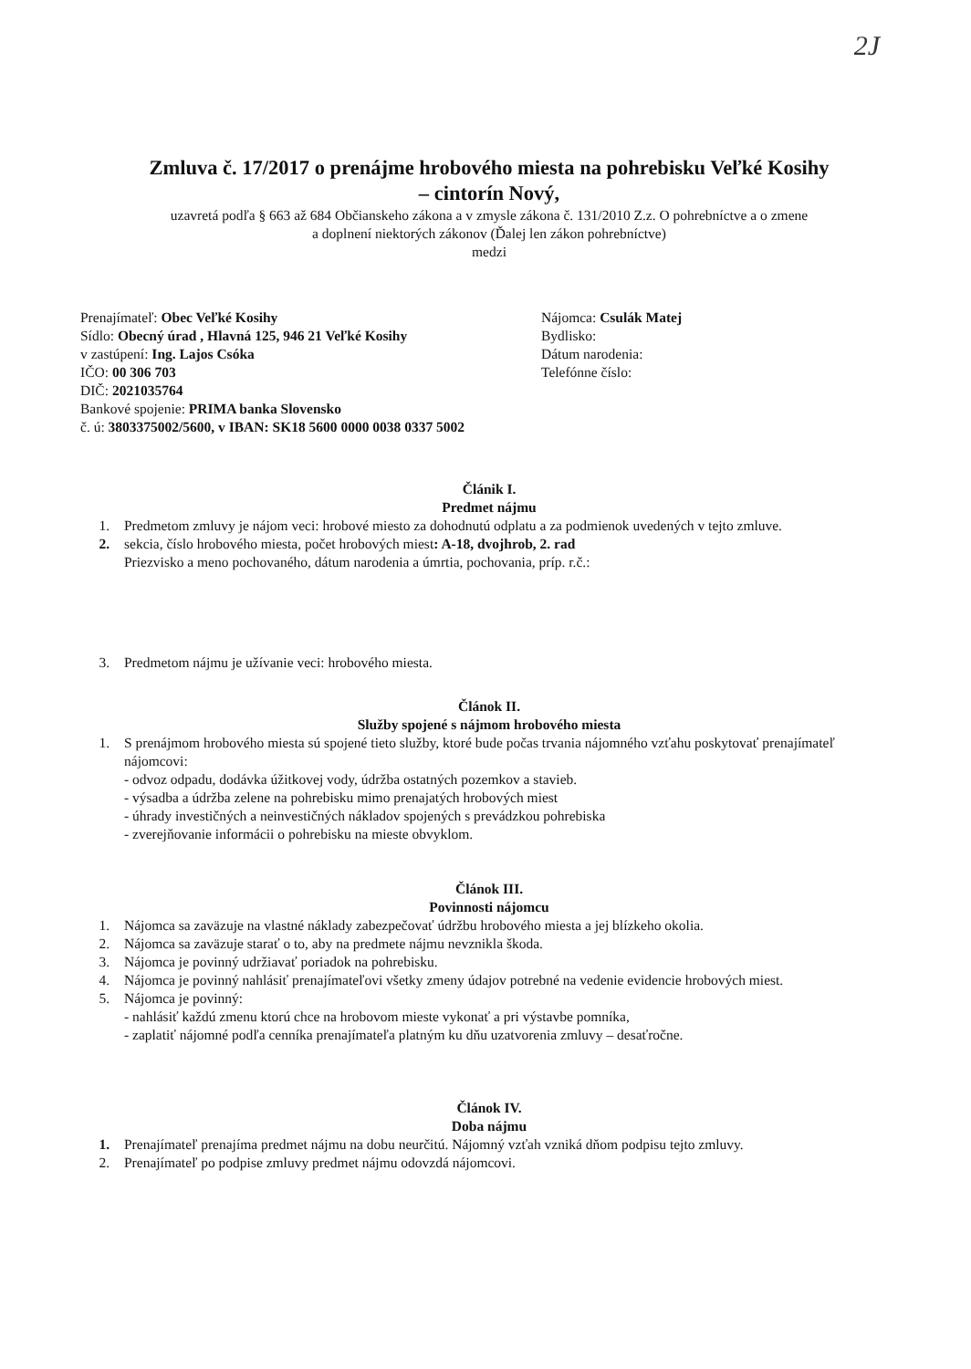2J
Zmluva č. 17/2017 o prenájme hrobového miesta na pohrebisku Veľké Kosihy
– cintorín Nový,
uzavretá podľa § 663 až 684 Občianskeho zákona a v zmysle zákona č. 131/2010 Z.z. O pohrebníctve a o zmene
a doplnení niektorých zákonov (Ďalej len zákon pohrebníctve)
medzi
Prenajímateľ: Obec Veľké Kosihy
Sídlo: Obecný úrad , Hlavná 125, 946 21 Veľké Kosihy
v zastúpení: Ing. Lajos Csóka
IČO: 00 306 703
DIČ: 2021035764
Bankové spojenie: PRIMA banka Slovensko
č. ú: 3803375002/5600, v IBAN: SK18 5600 0000 0038 0337 5002
Nájomca: Csulák Matej
Bydlisko:
Dátum narodenia:
Telefónne číslo:
Článik I.
Predmet nájmu
1. Predmetom zmluvy je nájom veci: hrobové miesto za dohodnutú odplatu a za podmienok uvedených v tejto zmluve.
2. sekcia, číslo hrobového miesta, počet hrobových miest: A-18, dvojhrob, 2. rad
Priezvisko a meno pochovaného, dátum narodenia a úmrtia, pochovania, príp. r.č.:
3. Predmetom nájmu je užívanie veci: hrobového miesta.
Článok II.
Služby spojené s nájmom hrobového miesta
1. S prenájmom hrobového miesta sú spojené tieto služby, ktoré bude počas trvania nájomného vzťahu poskytovať prenajímateľ nájomcovi:
- odvoz odpadu, dodávka úžitkovej vody, údržba ostatných pozemkov a stavieb.
- výsadba a údržba zelene na pohrebisku mimo prenajatých hrobových miest
- úhrady investičných a neinvestičných nákladov spojených s prevádzkou pohrebiska
- zverejňovanie informácii o pohrebisku na mieste obvyklom.
Článok III.
Povinnosti nájomcu
1. Nájomca sa zaväzuje na vlastné náklady zabezpečovať údržbu hrobového miesta a jej blízkeho okolia.
2. Nájomca sa zaväzuje starať o to, aby na predmete nájmu nevznikla škoda.
3. Nájomca je povinný udržiavať poriadok na pohrebisku.
4. Nájomca je povinný nahlásiť prenajímateľovi všetky zmeny údajov potrebné na vedenie evidencie hrobových miest.
5. Nájomca je povinný:
- nahlásiť každú zmenu ktorú chce na hrobovom mieste vykonať a pri výstavbe pomníka,
- zaplatiť nájomné podľa cenníka prenajímateľa platným ku dňu uzatvorenia zmluvy – desaťročne.
Článok IV.
Doba nájmu
1. Prenajímateľ prenajíma predmet nájmu na dobu neurčitú. Nájomný vzťah vzniká dňom podpisu tejto zmluvy.
2. Prenajímateľ po podpise zmluvy predmet nájmu odovzdá nájomcovi.